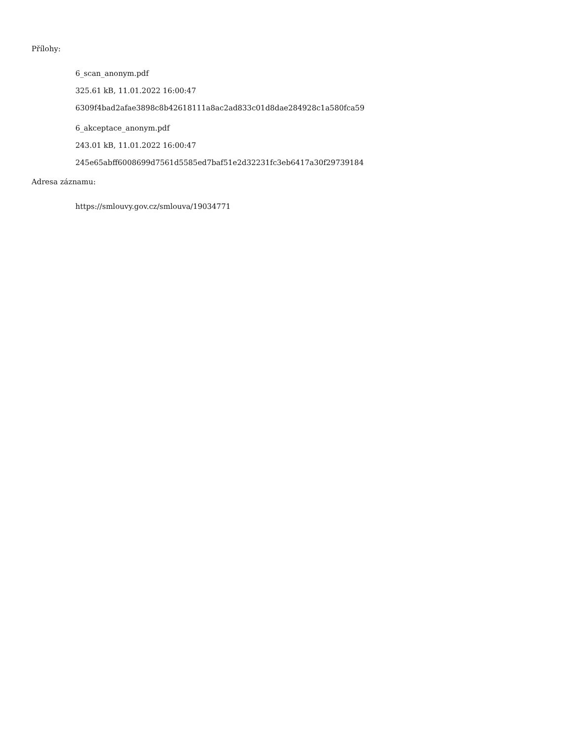Přílohy:
6_scan_anonym.pdf
325.61 kB, 11.01.2022 16:00:47
6309f4bad2afae3898c8b42618111a8ac2ad833c01d8dae284928c1a580fca59
6_akceptace_anonym.pdf
243.01 kB, 11.01.2022 16:00:47
245e65abff6008699d7561d5585ed7baf51e2d32231fc3eb6417a30f29739184
Adresa záznamu:
https://smlouvy.gov.cz/smlouva/19034771